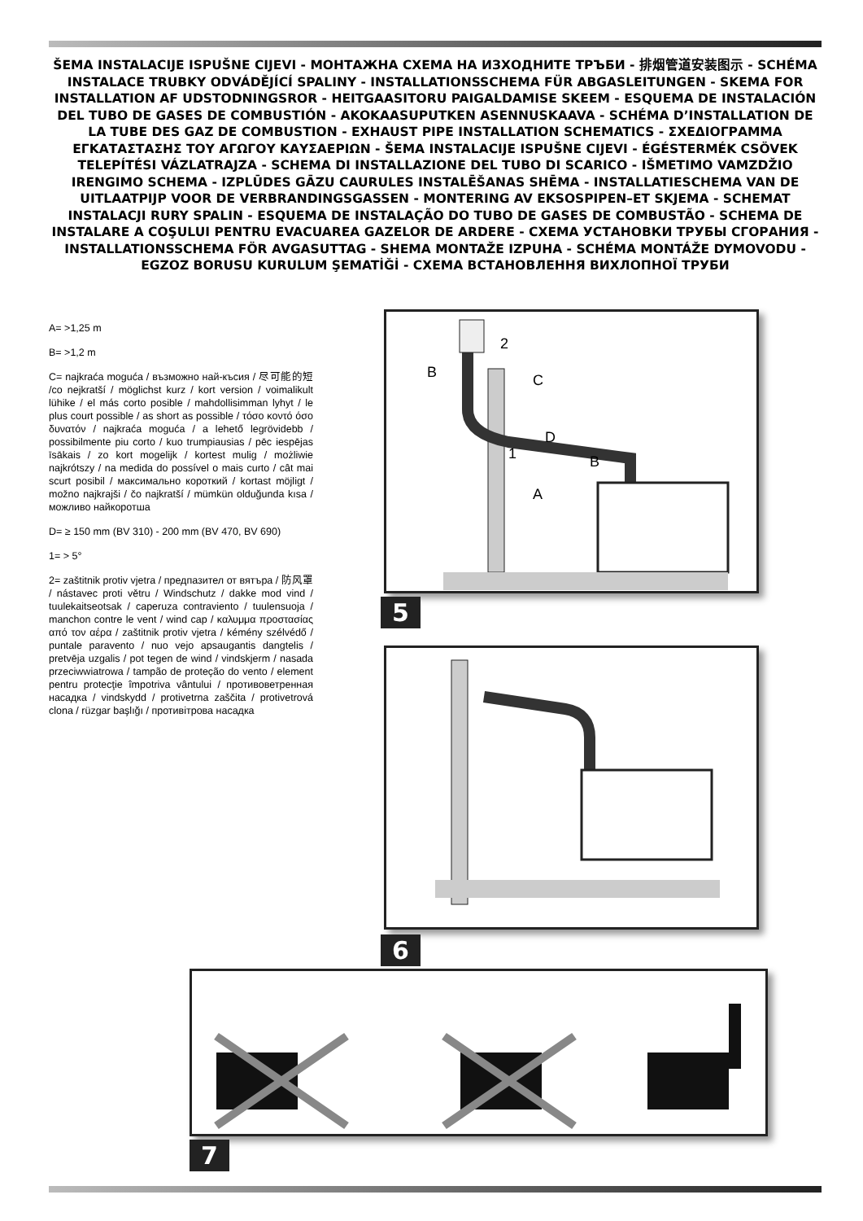ŠEMA INSTALACIJE ISPUŠNE CIJEVI - МОНТАЖНА СХЕМА НА ИЗХОДНИТЕ ТРЪБИ - 排烟管道安装图示 - SCHÉMA INSTALACE TRUBKY ODVÁDĚJÍCÍ SPALINY - INSTALLATIONSSCHEMA FÜR ABGASLEITUNGEN - SKEMA FOR INSTALLATION AF UDSTODNINGSROR - HEITGAASITORU PAIGALDAMISE SKEEM - ESQUEMA DE INSTALACIÓN DEL TUBO DE GASES DE COMBUSTIÓN - AKOKAASUPUTKEN ASENNUSKAAVA - SCHÉMA D’INSTALLATION DE LA TUBE DES GAZ DE COMBUSTION - EXHAUST PIPE INSTALLATION SCHEMATICS - ΣΧΕΔΙΟΓΡΑΜΜΑ ΕΓΚΑΤΑΣΤΑΣΗΣ ΤΟΥ ΑΓΩΓΟΥ ΚΑΥΣΑΕΡΙΩΝ - ŠEMA INSTALACIJE ISPUŠNE CIJEVI - ÉGÉSTERMÉK CSÖVEK TELEPÍTÉSI VÁZLATRAJZA - SCHEMA DI INSTALLAZIONE DEL TUBO DI SCARICO - IŠMETIMO VAMZDŽIO IRENGIMO SCHEMA - IZPLŪDES GĀZU CAURULES INSTALĒŠANAS SHĒMA - INSTALLATIESCHEMA VAN DE UITLAATPIJP VOOR DE VERBRANDINGSGASSEN - MONTERING AV EKSOSPIPEN–ET SKJEMA - SCHEMAT INSTALACJI RURY SPALIN - ESQUEMA DE INSTALAÇÃO DO TUBO DE GASES DE COMBUSTÃO - SCHEMA DE INSTALARE A COŞULUI PENTRU EVACUAREA GAZELOR DE ARDERE - СХЕМА УСТАНОВКИ ТРУБЫ СГОРАНИЯ - INSTALLATIONSSCHEMA FÖR AVGASUTTAG - SHEMA MONTAŽE IZPUHA - SCHÉMA MONTÁŽE DYMOVODU - EGZOZ BORUSU KURULUM ŞEMATİĞİ - СХЕМА ВСТАНОВЛЕННЯ ВИХЛОПНОЇ ТРУБИ
A= >1,25 m
B= >1,2 m
C= najkraća moguća / възможно най-късия / 尽可能的短 /co nejkratší / möglichst kurz / kort version / voimalikult lühike / el más corto posible / mahdollisimman lyhyt / le plus court possible / as short as possible / τόσο κοντό όσο δυνατόν / najkraća moguća / a lehető legrövidebb / possibilmente piu corto / kuo trumpiausias / pēc iespējas īsākais / zo kort mogelijk / kortest mulig / możliwie najkrótszy / na medida do possível o mais curto / cât mai scurt posibil / максимально короткий / kortast möjligt / možno najkrajši / čo najkratší / mümkün olduğunda kısa / можливо найкоротша
D= ≥ 150 mm (BV 310) - 200 mm (BV 470, BV 690)
1= > 5°
2= zaštitnik protiv vjetra / предпазител от вятъра / 防风罩 / nástavec proti větru / Windschutz / dakke mod vind / tuulekaitseotsak / caperuza contraviento / tuulensuoja / manchon contre le vent / wind cap / καλυμμα προστασίας από τον αέρα / zaštitnik protiv vjetra / kémény szélvédő / puntale paravento / nuo vejo apsaugantis dangtelis / pretvēja uzgalis / pot tegen de wind / vindskjerm / nasada przeciwwiatrowa / tampão de proteção do vento / element pentru protecţie împotriva vântului / противоветренная насадка / vindskydd / protivetrna zaščita / protivetrová clona / rüzgar başlığı / противітрова насадка
B
C
1
D
B
A
2
5
6
7